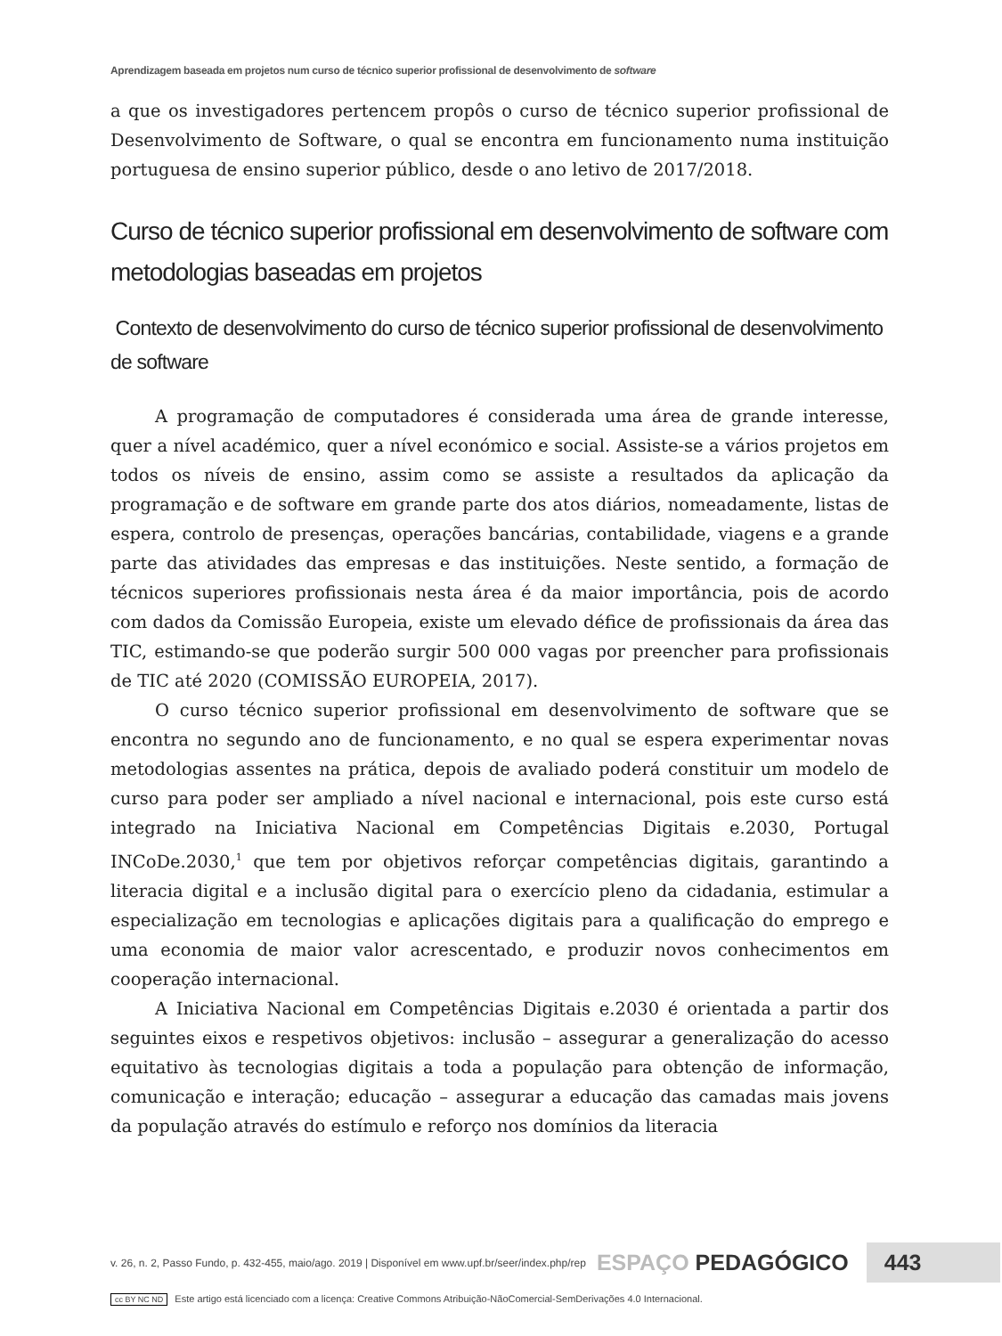Aprendizagem baseada em projetos num curso de técnico superior profissional de desenvolvimento de software
a que os investigadores pertencem propôs o curso de técnico superior profissional de Desenvolvimento de Software, o qual se encontra em funcionamento numa instituição portuguesa de ensino superior público, desde o ano letivo de 2017/2018.
Curso de técnico superior profissional em desenvolvimento de software com metodologias baseadas em projetos
Contexto de desenvolvimento do curso de técnico superior profissional de desenvolvimento de software
A programação de computadores é considerada uma área de grande interesse, quer a nível académico, quer a nível económico e social. Assiste-se a vários projetos em todos os níveis de ensino, assim como se assiste a resultados da aplicação da programação e de software em grande parte dos atos diários, nomeadamente, listas de espera, controlo de presenças, operações bancárias, contabilidade, viagens e a grande parte das atividades das empresas e das instituições. Neste sentido, a formação de técnicos superiores profissionais nesta área é da maior importância, pois de acordo com dados da Comissão Europeia, existe um elevado défice de profissionais da área das TIC, estimando-se que poderão surgir 500 000 vagas por preencher para profissionais de TIC até 2020 (COMISSÃO EUROPEIA, 2017).
O curso técnico superior profissional em desenvolvimento de software que se encontra no segundo ano de funcionamento, e no qual se espera experimentar novas metodologias assentes na prática, depois de avaliado poderá constituir um modelo de curso para poder ser ampliado a nível nacional e internacional, pois este curso está integrado na Iniciativa Nacional em Competências Digitais e.2030, Portugal INCoDe.2030,<sup>1</sup> que tem por objetivos reforçar competências digitais, garantindo a literacia digital e a inclusão digital para o exercício pleno da cidadania, estimular a especialização em tecnologias e aplicações digitais para a qualificação do emprego e uma economia de maior valor acrescentado, e produzir novos conhecimentos em cooperação internacional.
A Iniciativa Nacional em Competências Digitais e.2030 é orientada a partir dos seguintes eixos e respetivos objetivos: inclusão – assegurar a generalização do acesso equitativo às tecnologias digitais a toda a população para obtenção de informação, comunicação e interação; educação – assegurar a educação das camadas mais jovens da população através do estímulo e reforço nos domínios da literacia
v. 26, n. 2, Passo Fundo, p. 432-455, maio/ago. 2019 | Disponível em www.upf.br/seer/index.php/rep ESPAÇO PEDAGÓGICO 443
cc BY NC ND Este artigo está licenciado com a licença: Creative Commons Atribuição-NãoComercial-SemDerivações 4.0 Internacional.